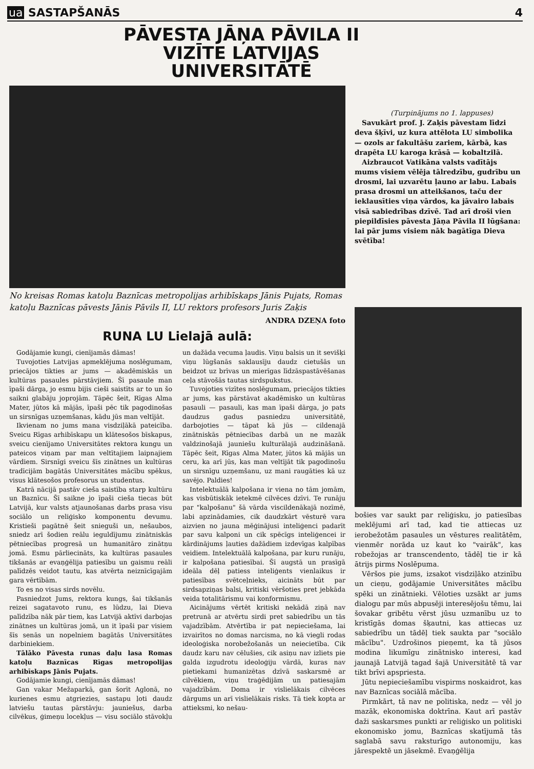ua SASTAPŠANĀS
4
PĀVESTA JĀŅA PĀVILA II VIZĪTE LATVIJAS UNIVERSITĀTĒ
No kreisas Romas katoļu Baznīcas metropolijas arhibīskaps Jānis Pujats, Romas katoļu Baznīcas pāvests Jānis Pāvils II, LU rektors profesors Juris Zaķis
ANDRA DZEŅA foto
RUNA LU Lielajā aulā:
Godājamie kungi, cienījamās dāmas!
Tuvojoties Latvijas apmeklējuma noslēgumam, priecājos tikties ar jums — akadēmiskās un kultūras pasaules pārstāvjiem. Šī pasaule man īpaši dārga, jo esmu bijis cieši saistīts ar to un šo saikni glabāju joprojām. Tāpēc šeit, Rīgas Alma Mater, jūtos kā mājās, īpaši pēc tik pagodinošas un sirsnīgas uzņemšanas, kādu jūs man veltījāt.
Ikvienam no jums mana visdziļākā pateicība. Sveicu Rīgas arhibīskapu un klātesošos bīskapus, sveicu cienījamo Universitātes rektora kungu un pateicos viņam par man veltītajiem laipnajiem vārdiem. Sirsnīgi sveicu šīs zinātnes un kultūras tradīcijām bagātās Universitātes mācību spēkus, visus klātesošos profesorus un studentus.
Katrā nācijā pastāv cieša saistība starp kultūru un Baznīcu. Šī saikne jo īpaši cieša tiecas būt Latvijā, kur valsts atjaunošanas darbs prasa visu sociālo un reliģisko komponentu devumu. Kristieši pagātnē šeit snieguši un, nešaubos, sniedz arī šodien reālu ieguldījumu zinātniskās pētniecības progresā un humanitāro zinātņu jomā. Esmu pārliecināts, ka kultūras pasaules tikšanās ar evaņģēlija patiesību un gaismu reāli palīdzēs veidot tautu, kas atvērta neiznīcīgajām gara vērtībām.
To es no visas sirds novēlu.
Pasniedzot Jums, rektora kungs, šai tikšanās reizei sagatavoto runu, es lūdzu, lai Dieva palīdzība nāk pār tiem, kas Latvijā aktīvi darbojas zinātnes un kultūras jomā, un it īpaši par visiem šīs senās un nopelniem bagātās Universitātes darbiniekiem.
Tālāko Pāvesta runas daļu lasa Romas katoļu Baznīcas Rīgas metropolijas arhibīskaps Jānis Pujats.
Godājamie kungi, cienījamās dāmas!
Gan vakar Mežaparkā, gan šorīt Aglonā, no kurienes esmu atgriezies, sastapu ļoti daudz latviešu tautas pārstāvju: jauniešus, darba cilvēkus, ģimeņu locekļus — visu sociālo stāvokļu un dažāda vecuma ļaudis. Viņu balsis un it sevišķi viņu lūgšanās saklausīju daudz cietušās un beidzot uz brīvas un mierīgas līdzāspastāvēšanas ceļa stāvošās tautas sirdspukstus.
Tuvojoties vizītes noslēgumam, priecājos tikties ar jums, kas pārstāvat akadēmisko un kultūras pasauli — pasauli, kas man īpaši dārga, jo pats daudzus gadus pasniedzu universitātē, darbojoties — tāpat kā jūs — cildenajā zinātniskās pētniecības darbā un ne mazāk valdzinošajā jauniešu kulturālajā audzināšanā. Tāpēc šeit, Rīgas Alma Mater, jūtos kā mājās un ceru, ka arī jūs, kas man veltījāt tik pagodinošu un sirsnīgu uzņemšanu, uz mani raugāties kā uz savējo. Paldies!
Intelektuālā kalpošana ir viena no tām jomām, kas visbūtiskāk ietekmē cilvēces dzīvi. Te runāju par "kalpošanu" šā vārda viscildenākajā nozīmē, labi apzinādamies, cik daudzkārt vēsturē vara aizvien no jauna mēģinājusi inteliģenci padarīt par savu kalponi un cik spēcīgs inteliģencei ir kārdinājums ļauties dažādiem izdevīgas kalpības veidiem. Intelektuālā kalpošana, par kuru runāju, ir kalpošana patiesībai. Šī augstā un prasīgā ideāla dēļ patiess inteliģents vienlaikus ir patiesības svētceļnieks, aicināts būt par sirdsapziņas balsi, kritiski vēršoties pret jebkāda veida totalitārismu vai konformismu.
Aicinājums vērtēt kritiski nekādā ziņā nav pretrunā ar atvērtu sirdi pret sabiedrību un tās vajadzībām. Atvērtība ir pat nepieciešama, lai izvairītos no domas narcisma, no kā viegli rodas ideoloģiska norobežošanās un neiecietība. Cik daudz karu nav cēlušies, cik asiņu nav izliets pie galda izgudrotu ideoloģiju vārdā, kuras nav pietiekami humanizētas dzīvā saskarsmē ar cilvēkiem, viņu traģēdijām un patiesajām vajadzībām. Doma ir vislielākais cilvēces dārgums un arī vislielākais risks. Tā tiek kopta ar attieksmi, ko nešau-
(Turpinājums no 1. lappuses)
Savukārt prof. J. Zaķis pāvestam līdzi deva šķīvi, uz kura attēlota LU simbolika — ozols ar fakultāšu zariem, kārbā, kas drapēta LU karoga krāsā — kobaltzilā.
Aizbraucot Vatikāna valsts vadītājs mums visiem vēlēja tālredzību, gudrību un drosmi, lai uzvarētu ļauno ar labu. Labais prasa drosmi un atteikšanos, taču der ieklausīties viņa vārdos, ka jāvairo labais visā sabiedrības dzīvē. Tad arī droši vien piepildīsies pāvesta Jāņa Pāvila II lūgšana: lai pār jums visiem nāk bagātīga Dieva svētība!
bošies var saukt par reliģisku, jo patiesības meklējumi arī tad, kad tie attiecas uz ierobežotām pasaules un vēstures realitātēm, vienmēr norāda uz kaut ko "vairāk", kas robežojas ar transcendento, tādēļ tie ir kā ātrijs pirms Noslēpuma.
Vēršos pie jums, izsakot visdziļāko atzinību un cieņu, godājamie Universitātes mācību spēki un zinātnieki. Vēloties uzsākt ar jums dialogu par mūs abpusēji interesējošu tēmu, lai šovakar gribētu vērst jūsu uzmanību uz to kristīgās domas šķautni, kas attiecas uz sabiedrību un tādēļ tiek saukta par "sociālo mācību". Uzdrošinos pieņemt, ka tā jūsos modina likumīgu zinātnisko interesi, kad jaunajā Latvijā tagad šajā Universitātē tā var tikt brīvi apspriesta.
Jūtu nepieciešamību vispirms noskaidrot, kas nav Baznīcas sociālā mācība.
Pirmkārt, tā nav ne politiska, nedz — vēl jo mazāk, ekonomiska doktrīna. Kaut arī pastāv daži saskarsmes punkti ar reliģisko un politiski ekonomisko jomu, Baznīcas skatījumā tās saglabā savu raksturīgo autonomiju, kas jārespektē un jāsekmē. Evaņģēlija